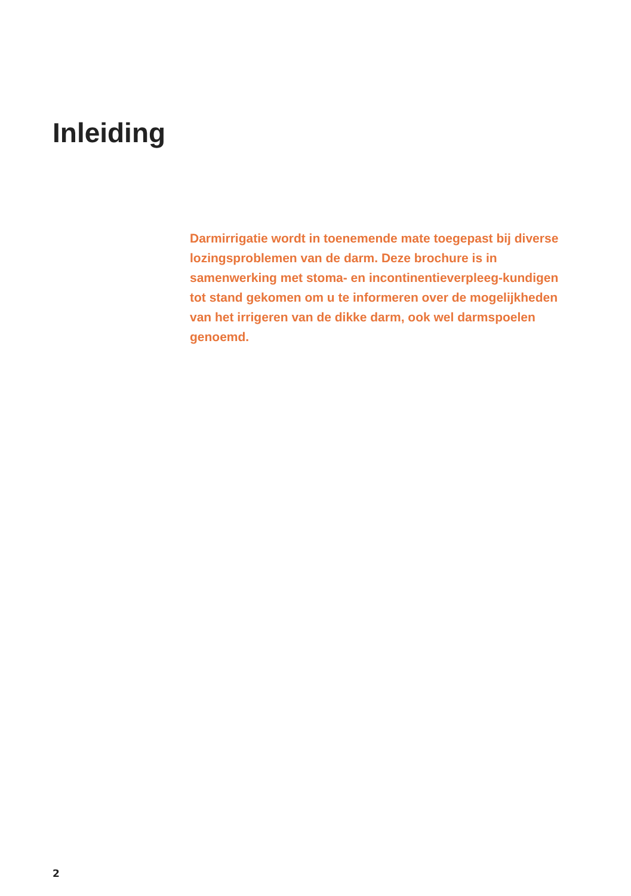Inleiding
Darmirrigatie wordt in toenemende mate toegepast bij diverse lozingsproblemen van de darm. Deze brochure is in samenwerking met stoma- en incontinentieverpleeg-kundigen tot stand gekomen om u te informeren over de mogelijkheden van het irrigeren van de dikke darm, ook wel darmspoelen genoemd.
2